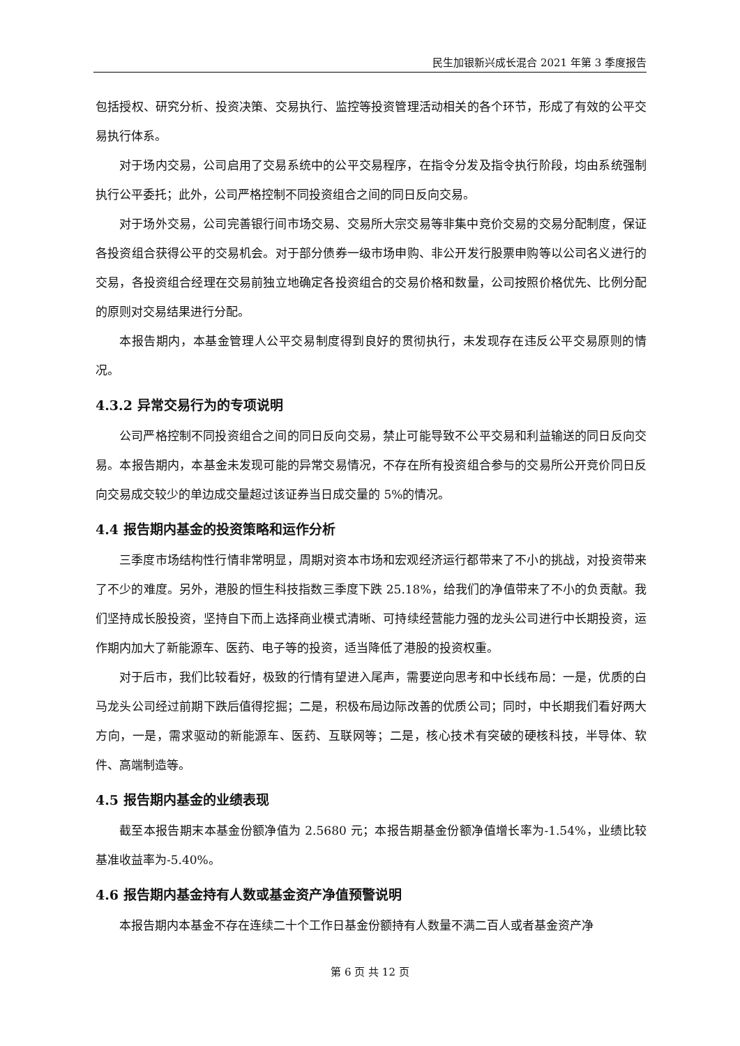民生加银新兴成长混合 2021 年第 3 季度报告
包括授权、研究分析、投资决策、交易执行、监控等投资管理活动相关的各个环节，形成了有效的公平交易执行体系。
对于场内交易，公司启用了交易系统中的公平交易程序，在指令分发及指令执行阶段，均由系统强制执行公平委托；此外，公司严格控制不同投资组合之间的同日反向交易。
对于场外交易，公司完善银行间市场交易、交易所大宗交易等非集中竞价交易的交易分配制度，保证各投资组合获得公平的交易机会。对于部分债券一级市场申购、非公开发行股票申购等以公司名义进行的交易，各投资组合经理在交易前独立地确定各投资组合的交易价格和数量，公司按照价格优先、比例分配的原则对交易结果进行分配。
本报告期内，本基金管理人公平交易制度得到良好的贯彻执行，未发现存在违反公平交易原则的情况。
4.3.2 异常交易行为的专项说明
公司严格控制不同投资组合之间的同日反向交易，禁止可能导致不公平交易和利益输送的同日反向交易。本报告期内，本基金未发现可能的异常交易情况，不存在所有投资组合参与的交易所公开竞价同日反向交易成交较少的单边成交量超过该证券当日成交量的 5%的情况。
4.4 报告期内基金的投资策略和运作分析
三季度市场结构性行情非常明显，周期对资本市场和宏观经济运行都带来了不小的挑战，对投资带来了不少的难度。另外，港股的恒生科技指数三季度下跌 25.18%，给我们的净值带来了不小的负贡献。我们坚持成长股投资，坚持自下而上选择商业模式清晰、可持续经营能力强的龙头公司进行中长期投资，运作期内加大了新能源车、医药、电子等的投资，适当降低了港股的投资权重。
对于后市，我们比较看好，极致的行情有望进入尾声，需要逆向思考和中长线布局：一是，优质的白马龙头公司经过前期下跌后值得挖掘；二是，积极布局边际改善的优质公司；同时，中长期我们看好两大方向，一是，需求驱动的新能源车、医药、互联网等；二是，核心技术有突破的硬核科技，半导体、软件、高端制造等。
4.5 报告期内基金的业绩表现
截至本报告期末本基金份额净值为 2.5680 元；本报告期基金份额净值增长率为-1.54%，业绩比较基准收益率为-5.40%。
4.6 报告期内基金持有人数或基金资产净值预警说明
本报告期内本基金不存在连续二十个工作日基金份额持有人数量不满二百人或者基金资产净
第 6 页 共 12 页